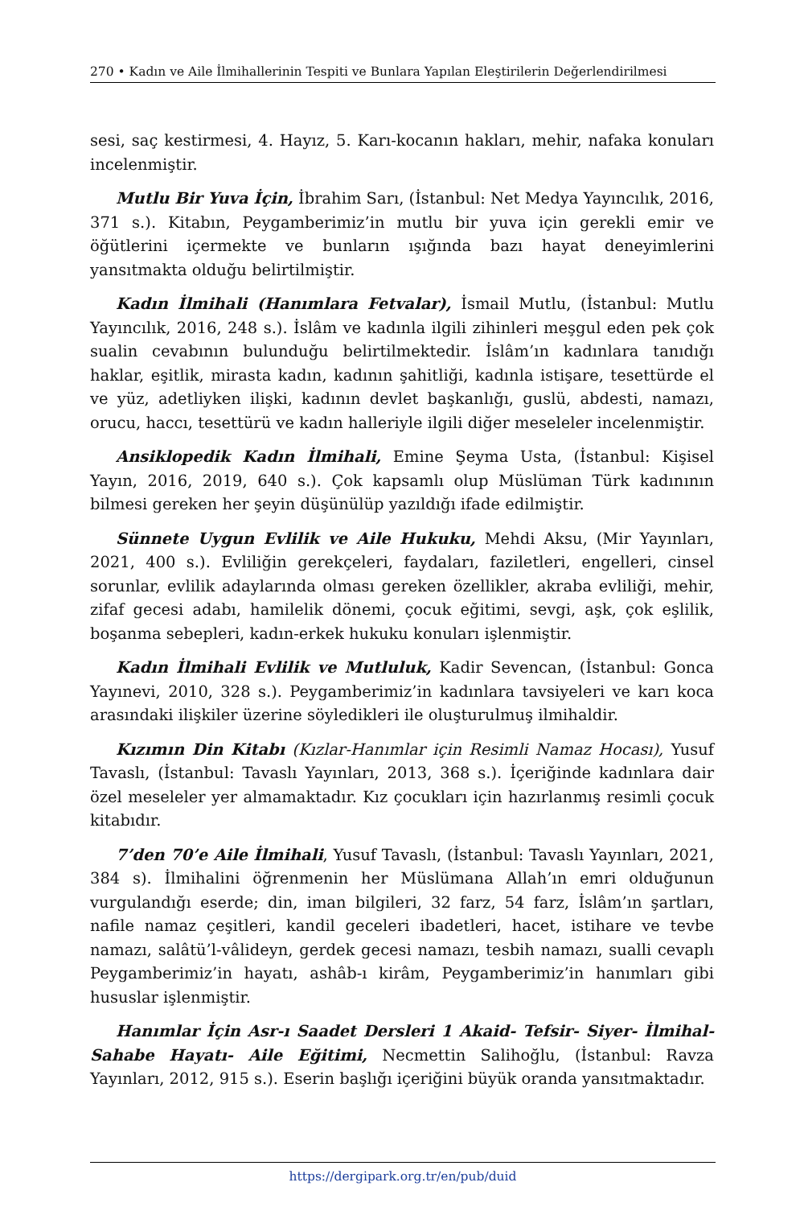270 • Kadın ve Aile İlmihallerinin Tespiti ve Bunlara Yapılan Eleştirilerin Değerlendirilmesi
sesi, saç kestirmesi, 4. Hayız, 5. Karı-kocanın hakları, mehir, nafaka konuları incelenmiştir.
Mutlu Bir Yuva İçin, İbrahim Sarı, (İstanbul: Net Medya Yayıncılık, 2016, 371 s.). Kitabın, Peygamberimiz’in mutlu bir yuva için gerekli emir ve öğütlerini içermekte ve bunların ışığında bazı hayat deneyimlerini yansıtmakta olduğu belirtilmiştir.
Kadın İlmihali (Hanımlara Fetvalar), İsmail Mutlu, (İstanbul: Mutlu Yayıncılık, 2016, 248 s.). İslâm ve kadınla ilgili zihinleri meşgul eden pek çok sualin cevabının bulunduğu belirtilmektedir. İslâm’ın kadınlara tanıdığı haklar, eşitlik, mirasta kadın, kadının şahitliği, kadınla istişare, tesettürde el ve yüz, adetliyken ilişki, kadının devlet başkanlığı, guslü, abdesti, namazı, orucu, haccı, tesettürü ve kadın halleriyle ilgili diğer meseleler incelenmiştir.
Ansiklopedik Kadın İlmihali, Emine Şeyma Usta, (İstanbul: Kişisel Yayın, 2016, 2019, 640 s.). Çok kapsamlı olup Müslüman Türk kadınının bilmesi gereken her şeyin düşünülüp yazıldığı ifade edilmiştir.
Sünnete Uygun Evlilik ve Aile Hukuku, Mehdi Aksu, (Mir Yayınları, 2021, 400 s.). Evliliğin gerekçeleri, faydaları, faziletleri, engelleri, cinsel sorunlar, evlilik adaylarında olması gereken özellikler, akraba evliliği, mehir, zifaf gecesi adabı, hamilelik dönemi, çocuk eğitimi, sevgi, aşk, çok eşlilik, boşanma sebepleri, kadın-erkek hukuku konuları işlenmiştir.
Kadın İlmihali Evlilik ve Mutluluk, Kadir Sevencan, (İstanbul: Gonca Yayınevi, 2010, 328 s.). Peygamberimiz’in kadınlara tavsiyeleri ve karı koca arasındaki ilişkiler üzerine söyledikleri ile oluşturulmuş ilmihaldir.
Kızımın Din Kitabı (Kızlar-Hanımlar için Resimli Namaz Hocası), Yusuf Tavaslı, (İstanbul: Tavaslı Yayınları, 2013, 368 s.). İçeriğinde kadınlara dair özel meseleler yer almamaktadır. Kız çocukları için hazırlanmış resimli çocuk kitabıdır.
7’den 70’e Aile İlmihali, Yusuf Tavaslı, (İstanbul: Tavaslı Yayınları, 2021, 384 s). İlmihalini öğrenmenin her Müslümana Allah’ın emri olduğunun vurgulandığı eserde; din, iman bilgileri, 32 farz, 54 farz, İslâm’ın şartları, nafile namaz çeşitleri, kandil geceleri ibadetleri, hacet, istihare ve tevbe namazı, salâtü’l-vâlideyn, gerdek gecesi namazı, tesbih namazı, sualli cevaplı Peygamberimiz’in hayatı, ashâb-ı kirâm, Peygamberimiz’in hanımları gibi hususlar işlenmiştir.
Hanımlar İçin Asr-ı Saadet Dersleri 1 Akaid- Tefsir- Siyer- İlmihal- Sahabe Hayatı- Aile Eğitimi, Necmettin Salihoğlu, (İstanbul: Ravza Yayınları, 2012, 915 s.). Eserin başlığı içeriğini büyük oranda yansıtmaktadır.
https://dergipark.org.tr/en/pub/duid